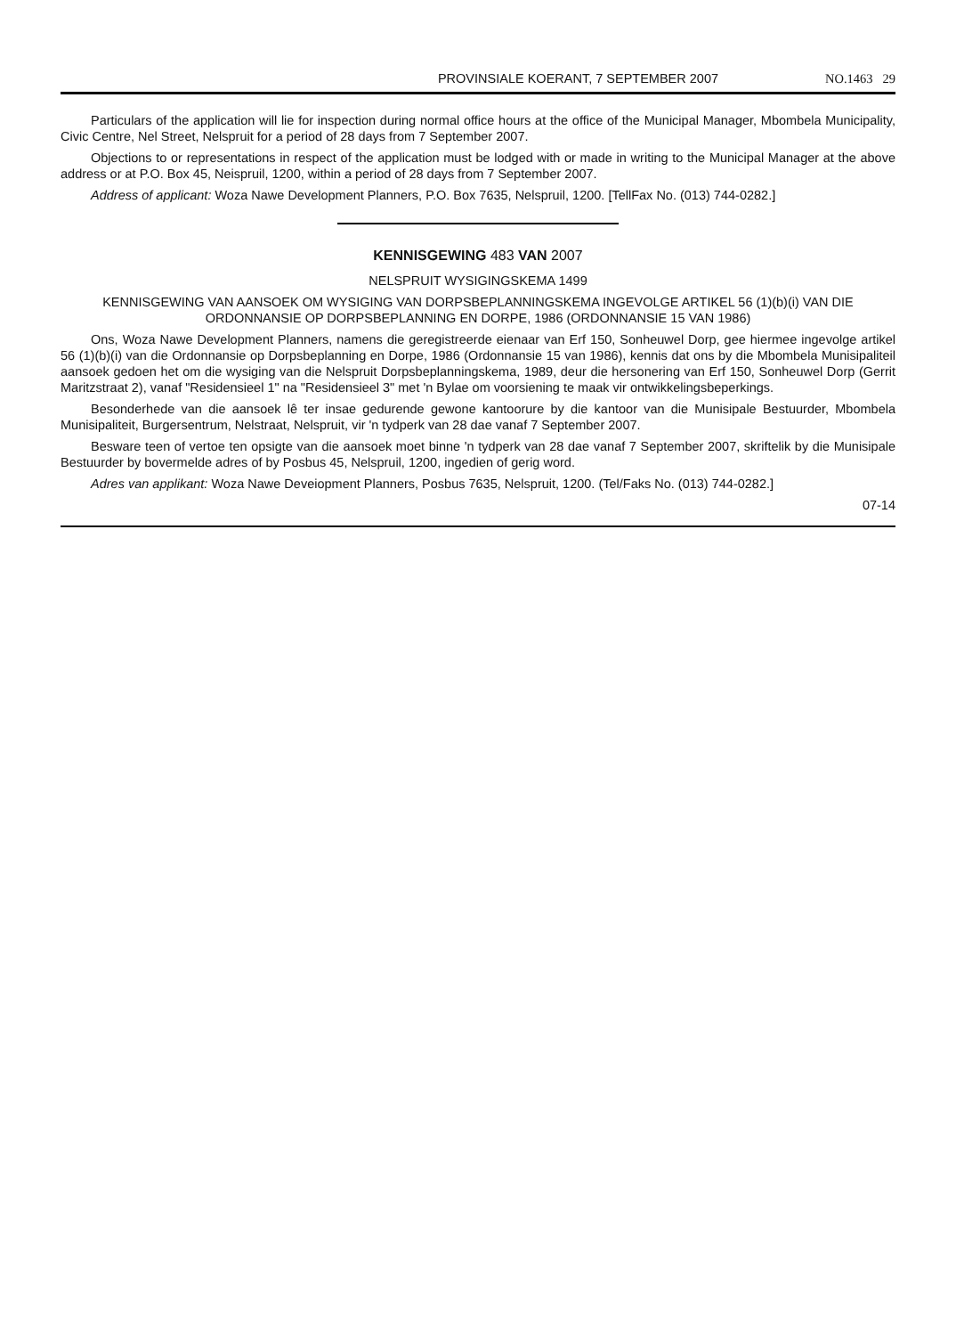PROVINSIALE KOERANT, 7 SEPTEMBER 2007 NO.1463 29
Particulars of the application will lie for inspection during normal office hours at the office of the Municipal Manager, Mbombela Municipality, Civic Centre, Nel Street, Nelspruit for a period of 28 days from 7 September 2007.
Objections to or representations in respect of the application must be lodged with or made in writing to the Municipal Manager at the above address or at P.O. Box 45, Neispruil, 1200, within a period of 28 days from 7 September 2007.
Address of applicant: Woza Nawe Development Planners, P.O. Box 7635, Nelspruil, 1200. [TellFax No. (013) 744-0282.]
KENNISGEWING 483 VAN 2007
NELSPRUIT WYSIGINGSKEMA 1499
KENNISGEWING VAN AANSOEK OM WYSIGING VAN DORPSBEPLANNINGSKEMA INGEVOLGE ARTIKEL 56 (1)(b)(i) VAN DIE ORDONNANSIE OP DORPSBEPLANNING EN DORPE, 1986 (ORDONNANSIE 15 VAN 1986)
Ons, Woza Nawe Development Planners, namens die geregistreerde eienaar van Erf 150, Sonheuwel Dorp, gee hiermee ingevolge artikel 56 (1)(b)(i) van die Ordonnansie op Dorpsbeplanning en Dorpe, 1986 (Ordonnansie 15 van 1986), kennis dat ons by die Mbombela Munisipaliteil aansoek gedoen het om die wysiging van die Nelspruit Dorpsbeplanningskema, 1989, deur die hersonering van Erf 150, Sonheuwel Dorp (Gerrit Maritzstraat 2), vanaf "Residensieel 1" na "Residensieel 3" met 'n Bylae om voorsiening te maak vir ontwikkelingsbeperkings.
Besonderhede van die aansoek lê ter insae gedurende gewone kantoorure by die kantoor van die Munisipale Bestuurder, Mbombela Munisipaliteit, Burgersentrum, Nelstraat, Nelspruit, vir 'n tydperk van 28 dae vanaf 7 September 2007.
Besware teen of vertoe ten opsigte van die aansoek moet binne 'n tydperk van 28 dae vanaf 7 September 2007, skriftelik by die Munisipale Bestuurder by bovermelde adres of by Posbus 45, Nelspruil, 1200, ingedien of gerig word.
Adres van applikant: Woza Nawe Deveiopment Planners, Posbus 7635, Nelspruit, 1200. (Tel/Faks No. (013) 744-0282.]
07-14